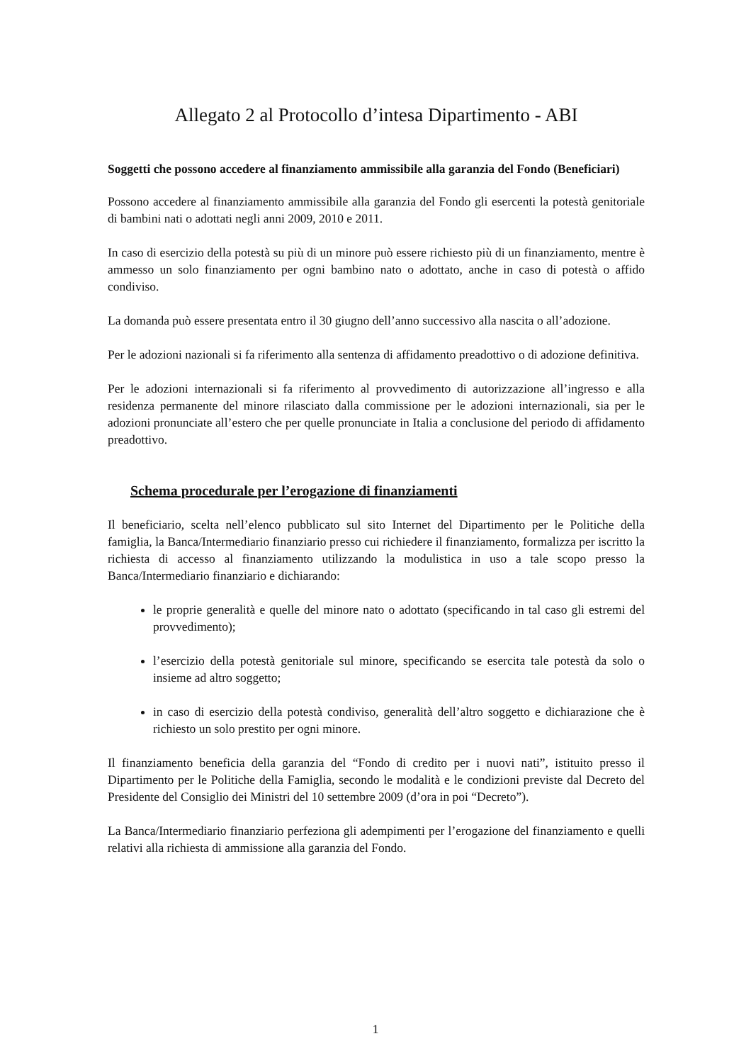Allegato 2 al Protocollo d’intesa Dipartimento - ABI
Soggetti che possono accedere al finanziamento ammissibile alla garanzia del Fondo (Beneficiari)
Possono accedere al finanziamento ammissibile alla garanzia del Fondo gli esercenti la potestà genitoriale di bambini nati o adottati negli anni 2009, 2010 e 2011.
In caso di esercizio della potestà su più di un minore può essere richiesto più di un finanziamento, mentre è ammesso un solo finanziamento per ogni bambino nato o adottato, anche in caso di potestà o affido condiviso.
La domanda può essere presentata entro il 30 giugno dell’anno successivo alla nascita o all’adozione.
Per le adozioni nazionali si fa riferimento alla sentenza di affidamento preadottivo o di adozione definitiva.
Per le adozioni internazionali si fa riferimento al provvedimento di autorizzazione all’ingresso e alla residenza permanente del minore rilasciato dalla commissione per le adozioni internazionali, sia per le adozioni pronunciate all’estero che per quelle pronunciate in Italia a conclusione del periodo di affidamento preadottivo.
Schema procedurale per l’erogazione di finanziamenti
Il beneficiario, scelta nell’elenco pubblicato sul sito Internet del Dipartimento per le Politiche della famiglia, la Banca/Intermediario finanziario presso cui richiedere il finanziamento, formalizza per iscritto la richiesta di accesso al finanziamento utilizzando la modulistica in uso a tale scopo presso la Banca/Intermediario finanziario e dichiarando:
le proprie generalità e quelle del minore nato o adottato (specificando in tal caso gli estremi del provvedimento);
l’esercizio della potestà genitoriale sul minore, specificando se esercita tale potestà da solo o insieme ad altro soggetto;
in caso di esercizio della potestà condiviso, generalità dell’altro soggetto e dichiarazione che è richiesto un solo prestito per ogni minore.
Il finanziamento beneficia della garanzia del “Fondo di credito per i nuovi nati”, istituito presso il Dipartimento per le Politiche della Famiglia, secondo le modalità e le condizioni previste dal Decreto del Presidente del Consiglio dei Ministri del 10 settembre 2009 (d’ora in poi “Decreto”).
La Banca/Intermediario finanziario perfeziona gli adempimenti per l’erogazione del finanziamento e quelli relativi alla richiesta di ammissione alla garanzia del Fondo.
1